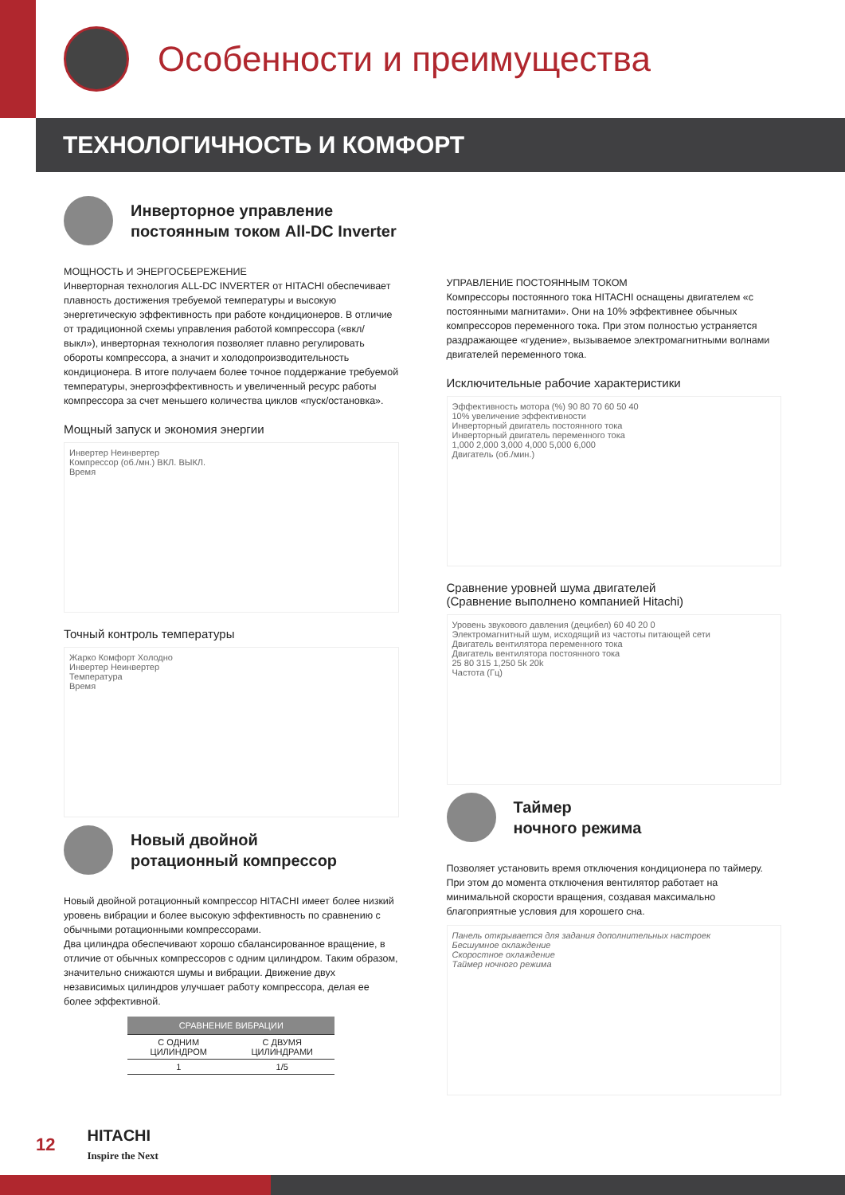Особенности и преимущества
ТЕХНОЛОГИЧНОСТЬ И КОМФОРТ
Инверторное управление
постоянным током All-DC Inverter
МОЩНОСТЬ И ЭНЕРГОСБЕРЕЖЕНИЕ
Инверторная технология ALL-DC INVERTER от HITACHI обеспечивает плавность достижения требуемой температуры и высокую энергетическую эффективность при работе кондиционеров. В отличие от традиционной схемы управления работой компрессора («вкл/выкл»), инверторная технология позволяет плавно регулировать обороты компрессора, а значит и холодопроизводительность кондиционера. В итоге получаем более точное поддержание требуемой температуры, энергоэффективность и увеличенный ресурс работы компрессора за счет меньшего количества циклов «пуск/остановка».
Мощный запуск и экономия энергии
Инвертер Неинвертер
Компрессор (об./мн.) ВКЛ. ВЫКЛ.
Время
Точный контроль температуры
Жарко Комфорт Холодно
Инвертер Неинвертер
Температура
Время
Новый двойной
ротационный компрессор
Новый двойной ротационный компрессор HITACHI имеет более низкий уровень вибрации и более высокую эффективность по сравнению с обычными ротационными компрессорами.
Два цилиндра обеспечивают хорошо сбалансированное вращение, в отличие от обычных компрессоров с одним цилиндром. Таким образом, значительно снижаются шумы и вибрации. Движение двух независимых цилиндров улучшает работу компрессора, делая ее более эффективной.
| СРАВНЕНИЕ ВИБРАЦИИ | |
| --- | --- |
| С ОДНИМ ЦИЛИНДРОМ | С ДВУМЯ ЦИЛИНДРАМИ |
| 1 | 1/5 |
УПРАВЛЕНИЕ ПОСТОЯННЫМ ТОКОМ
Компрессоры постоянного тока HITACHI оснащены двигателем «с постоянными магнитами». Они на 10% эффективнее обычных компрессоров переменного тока. При этом полностью устраняется раздражающее «гудение», вызываемое электромагнитными волнами двигателей переменного тока.
Исключительные рабочие характеристики
Эффективность мотора (%) 90 80 70 60 50 40
10% увеличение эффективности
Инверторный двигатель постоянного тока
Инверторный двигатель переменного тока
1,000 2,000 3,000 4,000 5,000 6,000
Двигатель (об./мин.)
Сравнение уровней шума двигателей
(Сравнение выполнено компанией Hitachi)
Уровень звукового давления (децибел) 60 40 20 0
Электромагнитный шум, исходящий из частоты питающей сети
Двигатель вентилятора переменного тока
Двигатель вентилятора постоянного тока
25 80 315 1,250 5k 20k
Частота (Гц)
Таймер
ночного режима
Позволяет установить время отключения кондиционера по таймеру. При этом до момента отключения вентилятор работает на минимальной скорости вращения, создавая максимально благоприятные условия для хорошего сна.
Панель открывается для задания дополнительных настроек
Бесшумное охлаждение
Скоростное охлаждение
Таймер ночного режима
12 HITACHI
Inspire the Next